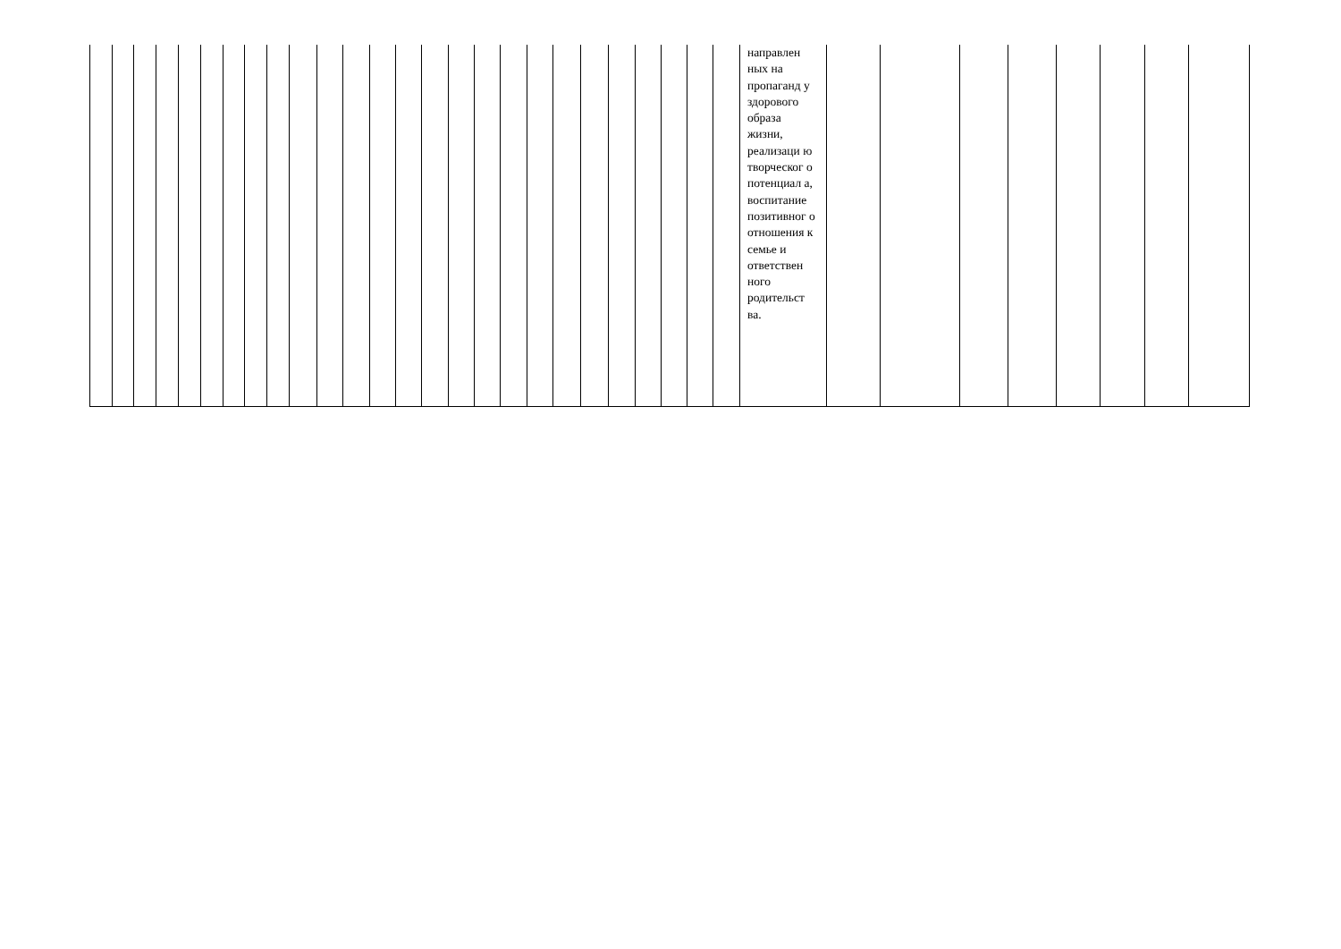| | | | | | | | | | | | | | | | | | | | | | | | | | | направлен ных на пропаганд у здорового образа жизни, реализаци ю творческог о потенциал а, воспитание позитивног о отношения к семье и ответствен ного родительст ва. | | | | | | | | |